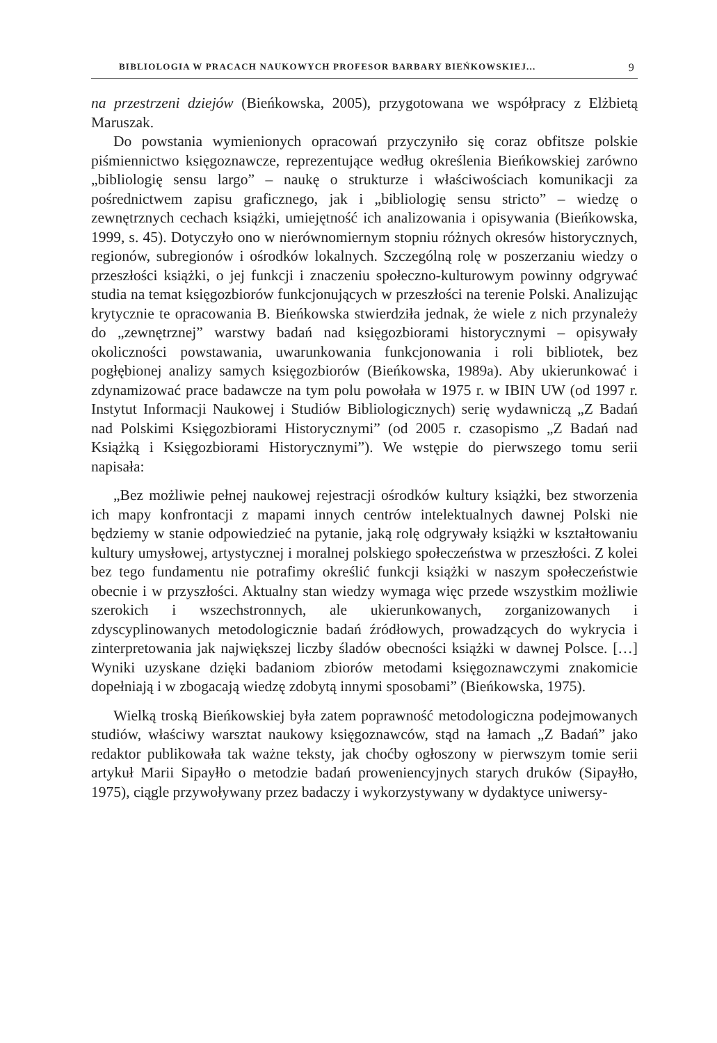BIBLIOLOGIA W PRACACH NAUKOWYCH PROFESOR BARBARY BIEŃKOWSKIEJ... 9
na przestrzeni dziejów (Bieńkowska, 2005), przygotowana we współpracy z Elżbietą Maruszak.
Do powstania wymienionych opracowań przyczyniło się coraz obfitsze polskie piśmiennictwo księgoznawcze, reprezentujące według określenia Bieńkowskiej zarówno „bibliologię sensu largo” – naukę o strukturze i właściwościach komunikacji za pośrednictwem zapisu graficznego, jak i „bibliologię sensu stricto” – wiedzę o zewnętrznych cechach książki, umiejętność ich analizowania i opisywania (Bieńkowska, 1999, s. 45). Dotyczyło ono w nierównomiernym stopniu różnych okresów historycznych, regionów, subregionów i ośrodków lokalnych. Szczególną rolę w poszerzaniu wiedzy o przeszłości książki, o jej funkcji i znaczeniu społeczno-kulturowym powinny odgrywać studia na temat księgozbiorów funkcjonujących w przeszłości na terenie Polski. Analizując krytycznie te opracowania B. Bieńkowska stwierdziła jednak, że wiele z nich przynależy do „zewnętrznej” warstwy badań nad księgozbiorami historycznymi – opisywały okoliczności powstawania, uwarunkowania funkcjonowania i roli bibliotek, bez pogłębionej analizy samych księgozbiorów (Bieńkowska, 1989a). Aby ukierunkować i zdynamizować prace badawcze na tym polu powołała w 1975 r. w IBIN UW (od 1997 r. Instytut Informacji Naukowej i Studiów Bibliologicznych) serię wydawniczą „Z Badań nad Polskimi Księgozbiorami Historycznymi” (od 2005 r. czasopismo „Z Badań nad Książką i Księgozbiorami Historycznymi”). We wstępie do pierwszego tomu serii napisała:
„Bez możliwie pełnej naukowej rejestracji ośrodków kultury książki, bez stworzenia ich mapy konfrontacji z mapami innych centrów intelektualnych dawnej Polski nie będziemy w stanie odpowiedzieć na pytanie, jaką rolę odgrywały książki w kształtowaniu kultury umysłowej, artystycznej i moralnej polskiego społeczeństwa w przeszłości. Z kolei bez tego fundamentu nie potrafimy określić funkcji książki w naszym społeczeństwie obecnie i w przyszłości. Aktualny stan wiedzy wymaga więc przede wszystkim możliwie szerokich i wszechstronnych, ale ukierunkowanych, zorganizowanych i zdyscyplinowanych metodologicznie badań źródłowych, prowadzących do wykrycia i zinterpretowania jak największej liczby śladów obecności książki w dawnej Polsce. […] Wyniki uzyskane dzięki badaniom zbiorów metodami księgoznawczymi znakomicie dopełniają i w zbogacają wiedzę zdobytą innymi sposobami” (Bieńkowska, 1975).
Wielką troską Bieńkowskiej była zatem poprawność metodologiczna podejmowanych studiów, właściwy warsztat naukowy księgoznawców, stąd na łamach „Z Badań” jako redaktor publikowała tak ważne teksty, jak choćby ogłoszony w pierwszym tomie serii artykuł Marii Sipayłło o metodzie badań proweniencyjnych starych druków (Sipayłło, 1975), ciągle przywoływany przez badaczy i wykorzystywany w dydaktyce uniwersy-